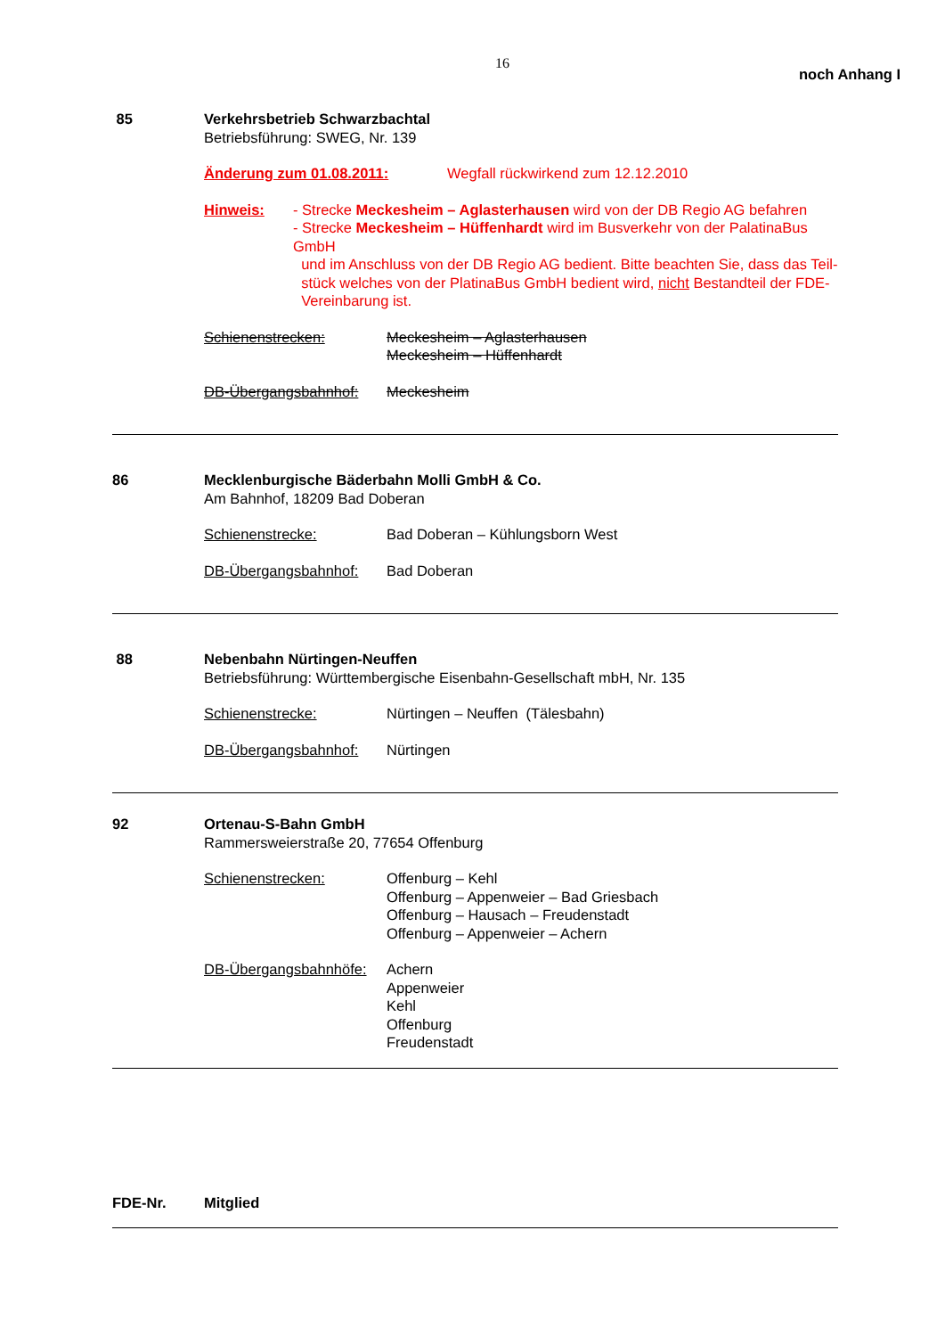16 noch Anhang I
85 Verkehrsbetrieb Schwarzbachtal
Betriebsführung: SWEG, Nr. 139
Änderung zum 01.08.2011: Wegfall rückwirkend zum 12.12.2010
Hinweis: - Strecke Meckesheim – Aglasterhausen wird von der DB Regio AG befahren
- Strecke Meckesheim – Hüffenhardt wird im Busverkehr von der PalatinaBus GmbH
und im Anschluss von der DB Regio AG bedient. Bitte beachten Sie, dass das Teil-
stück welches von der PlatinaBus GmbH bedient wird, nicht Bestandteil der FDE-
Vereinbarung ist.
Schienenstrecken: Meckesheim – Aglasterhausen
Meckesheim – Hüffenhardt
DB-Übergangsbahnhof: Meckesheim
86 Mecklenburgische Bäderbahn Molli GmbH & Co.
Am Bahnhof, 18209 Bad Doberan
Schienenstrecke: Bad Doberan – Kühlungsborn West
DB-Übergangsbahnhof: Bad Doberan
88 Nebenbahn Nürtingen-Neuffen
Betriebsführung: Württembergische Eisenbahn-Gesellschaft mbH, Nr. 135
Schienenstrecke: Nürtingen – Neuffen (Tälesbahn)
DB-Übergangsbahnhof: Nürtingen
92 Ortenau-S-Bahn GmbH
Rammersweierstraße 20, 77654 Offenburg
Schienenstrecken: Offenburg – Kehl
Offenburg – Appenweier – Bad Griesbach
Offenburg – Hausach – Freudenstadt
Offenburg – Appenweier – Achern
DB-Übergangsbahnhöfe: Achern
Appenweier
Kehl
Offenburg
Freudenstadt
FDE-Nr. Mitglied